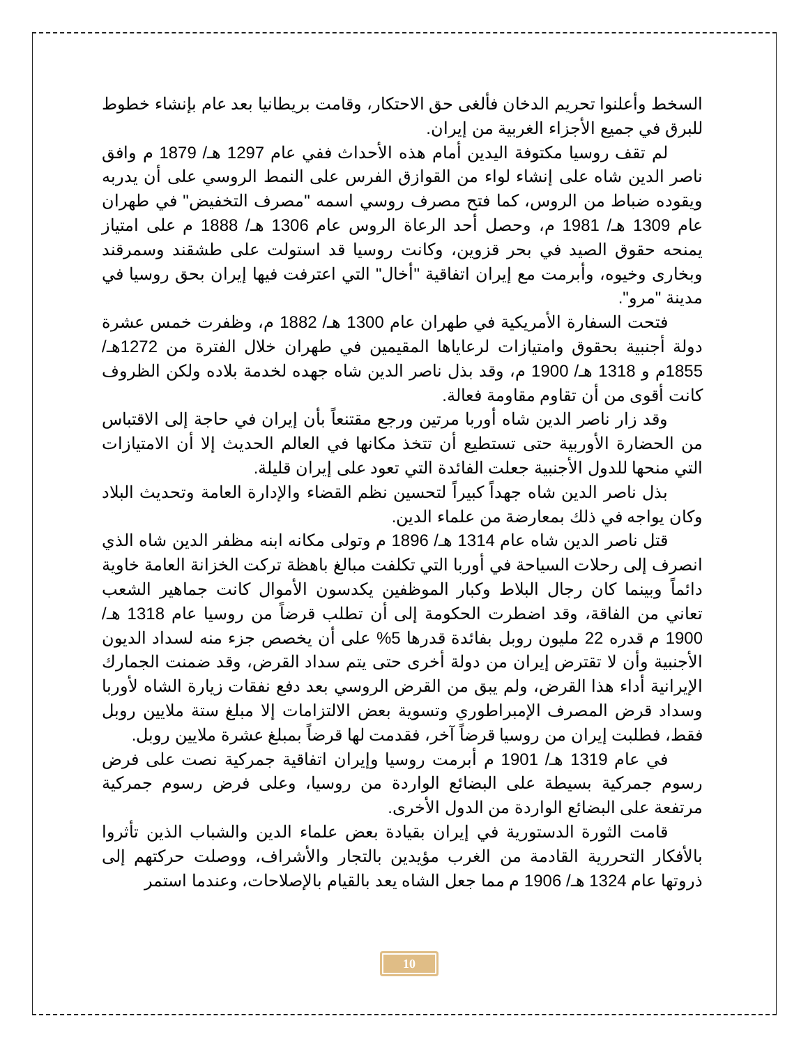السخط وأعلنوا تحريم الدخان فألغى حق الاحتكار، وقامت بريطانيا بعد عام بإنشاء خطوط للبرق في جميع الأجزاء الغربية من إيران.
لم تقف روسيا مكتوفة اليدين أمام هذه الأحداث ففي عام 1297 هـ/ 1879 م وافق ناصر الدين شاه على إنشاء لواء من القوازق الفرس على النمط الروسي على أن يدربه ويقوده ضباط من الروس، كما فتح مصرف روسي اسمه "مصرف التخفيض" في طهران عام 1309 هـ/ 1981 م، وحصل أحد الرعاة الروس عام 1306 هـ/ 1888 م على امتياز يمنحه حقوق الصيد في بحر قزوين، وكانت روسيا قد استولت على طشقند وسمرقند وبخارى وخيوه، وأبرمت مع إيران اتفاقية "أخال" التي اعترفت فيها إيران بحق روسيا في مدينة "مرو".
فتحت السفارة الأمريكية في طهران عام 1300 هـ/ 1882 م، وظفرت خمس عشرة دولة أجنبية بحقوق وامتيازات لرعاياها المقيمين في طهران خلال الفترة من 1272هـ/ 1855م و 1318 هـ/ 1900 م، وقد بذل ناصر الدين شاه جهده لخدمة بلاده ولكن الظروف كانت أقوى من أن تقاوم مقاومة فعالة.
وقد زار ناصر الدين شاه أوربا مرتين ورجع مقتنعاً بأن إيران في حاجة إلى الاقتباس من الحضارة الأوربية حتى تستطيع أن تتخذ مكانها في العالم الحديث إلا أن الامتيازات التي منحها للدول الأجنبية جعلت الفائدة التي تعود على إيران قليلة.
بذل ناصر الدين شاه جهداً كبيراً لتحسين نظم القضاء والإدارة العامة وتحديث البلاد وكان يواجه في ذلك بمعارضة من علماء الدين.
قتل ناصر الدين شاه عام 1314 هـ/ 1896 م وتولى مكانه ابنه مظفر الدين شاه الذي انصرف إلى رحلات السياحة في أوربا التي تكلفت مبالغ باهظة تركت الخزانة العامة خاوية دائماً وبينما كان رجال البلاط وكبار الموظفين يكدسون الأموال كانت جماهير الشعب تعاني من الفاقة، وقد اضطرت الحكومة إلى أن تطلب قرضاً من روسيا عام 1318 هـ/ 1900 م قدره 22 مليون روبل بفائدة قدرها 5% على أن يخصص جزء منه لسداد الديون الأجنبية وأن لا تقترض إيران من دولة أخرى حتى يتم سداد القرض، وقد ضمنت الجمارك الإيرانية أداء هذا القرض، ولم يبق من القرض الروسي بعد دفع نفقات زيارة الشاه لأوربا وسداد قرض المصرف الإمبراطوري وتسوية بعض الالتزامات إلا مبلغ ستة ملايين روبل فقط، فطلبت إيران من روسيا قرضاً آخر، فقدمت لها قرضاً بمبلغ عشرة ملايين روبل.
في عام 1319 هـ/ 1901 م أبرمت روسيا وإيران اتفاقية جمركية نصت على فرض رسوم جمركية بسيطة على البضائع الواردة من روسيا، وعلى فرض رسوم جمركية مرتفعة على البضائع الواردة من الدول الأخرى.
قامت الثورة الدستورية في إيران بقيادة بعض علماء الدين والشباب الذين تأثروا بالأفكار التحررية القادمة من الغرب مؤيدين بالتجار والأشراف، ووصلت حركتهم إلى ذروتها عام 1324 هـ/ 1906 م مما جعل الشاه يعد بالقيام بالإصلاحات، وعندما استمر
10